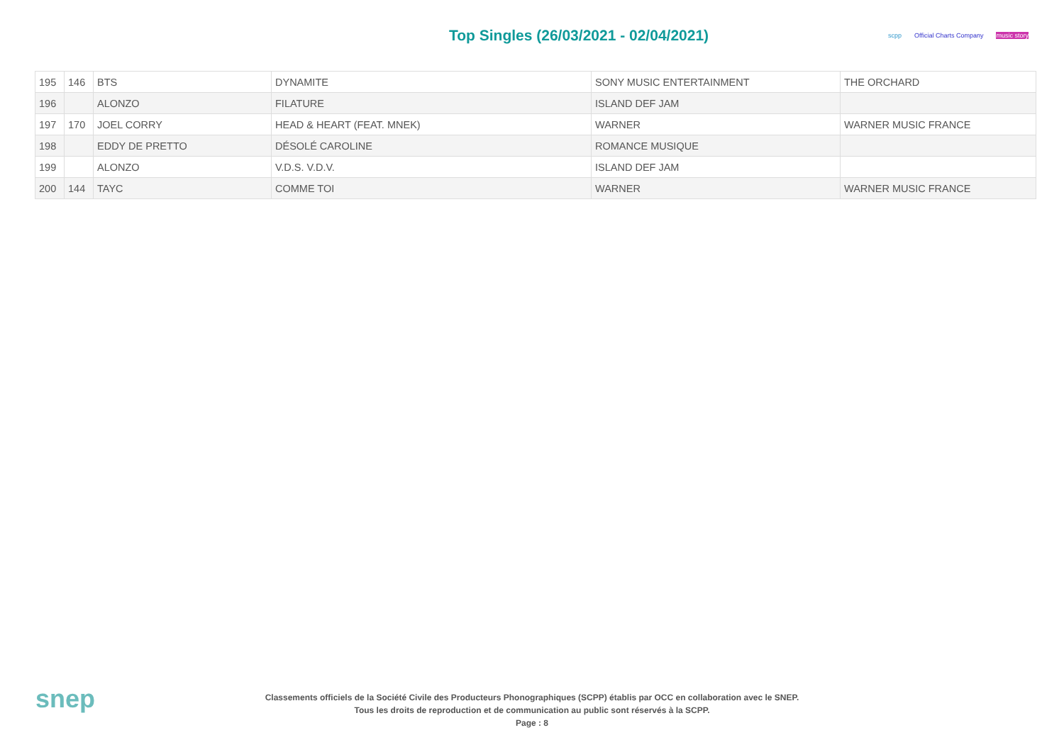Top Singles (26/03/2021 - 02/04/2021)
scpp Official Charts Company music story
| 195 | 146 | BTS | DYNAMITE | SONY MUSIC ENTERTAINMENT | THE ORCHARD |
| 196 | | ALONZO | FILATURE | ISLAND DEF JAM | |
| 197 | 170 | JOEL CORRY | HEAD & HEART (FEAT. MNEK) | WARNER | WARNER MUSIC FRANCE |
| 198 | | EDDY DE PRETTO | DÉSOLÉ CAROLINE | ROMANCE MUSIQUE | |
| 199 | | ALONZO | V.D.S. V.D.V. | ISLAND DEF JAM | |
| 200 | 144 | TAYC | COMME TOI | WARNER | WARNER MUSIC FRANCE |
snep
Classements officiels de la Société Civile des Producteurs Phonographiques (SCPP) établis par OCC en collaboration avec le SNEP.
Tous les droits de reproduction et de communication au public sont réservés à la SCPP.
Page : 8